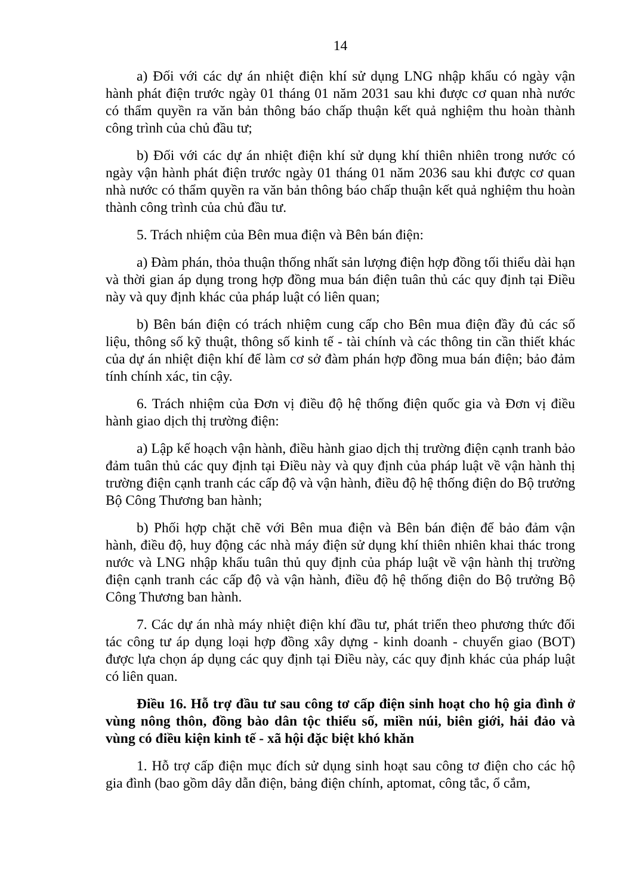14
a) Đối với các dự án nhiệt điện khí sử dụng LNG nhập khẩu có ngày vận hành phát điện trước ngày 01 tháng 01 năm 2031 sau khi được cơ quan nhà nước có thẩm quyền ra văn bản thông báo chấp thuận kết quả nghiệm thu hoàn thành công trình của chủ đầu tư;
b) Đối với các dự án nhiệt điện khí sử dụng khí thiên nhiên trong nước có ngày vận hành phát điện trước ngày 01 tháng 01 năm 2036 sau khi được cơ quan nhà nước có thẩm quyền ra văn bản thông báo chấp thuận kết quả nghiệm thu hoàn thành công trình của chủ đầu tư.
5. Trách nhiệm của Bên mua điện và Bên bán điện:
a) Đàm phán, thỏa thuận thống nhất sản lượng điện hợp đồng tối thiểu dài hạn và thời gian áp dụng trong hợp đồng mua bán điện tuân thủ các quy định tại Điều này và quy định khác của pháp luật có liên quan;
b) Bên bán điện có trách nhiệm cung cấp cho Bên mua điện đầy đủ các số liệu, thông số kỹ thuật, thông số kinh tế - tài chính và các thông tin cần thiết khác của dự án nhiệt điện khí để làm cơ sở đàm phán hợp đồng mua bán điện; bảo đảm tính chính xác, tin cậy.
6. Trách nhiệm của Đơn vị điều độ hệ thống điện quốc gia và Đơn vị điều hành giao dịch thị trường điện:
a) Lập kế hoạch vận hành, điều hành giao dịch thị trường điện cạnh tranh bảo đảm tuân thủ các quy định tại Điều này và quy định của pháp luật về vận hành thị trường điện cạnh tranh các cấp độ và vận hành, điều độ hệ thống điện do Bộ trưởng Bộ Công Thương ban hành;
b) Phối hợp chặt chẽ với Bên mua điện và Bên bán điện để bảo đảm vận hành, điều độ, huy động các nhà máy điện sử dụng khí thiên nhiên khai thác trong nước và LNG nhập khẩu tuân thủ quy định của pháp luật về vận hành thị trường điện cạnh tranh các cấp độ và vận hành, điều độ hệ thống điện do Bộ trưởng Bộ Công Thương ban hành.
7. Các dự án nhà máy nhiệt điện khí đầu tư, phát triển theo phương thức đối tác công tư áp dụng loại hợp đồng xây dựng - kinh doanh - chuyển giao (BOT) được lựa chọn áp dụng các quy định tại Điều này, các quy định khác của pháp luật có liên quan.
Điều 16. Hỗ trợ đầu tư sau công tơ cấp điện sinh hoạt cho hộ gia đình ở vùng nông thôn, đồng bào dân tộc thiểu số, miền núi, biên giới, hải đảo và vùng có điều kiện kinh tế - xã hội đặc biệt khó khăn
1. Hỗ trợ cấp điện mục đích sử dụng sinh hoạt sau công tơ điện cho các hộ gia đình (bao gồm dây dẫn điện, bảng điện chính, aptomat, công tắc, ổ cắm,